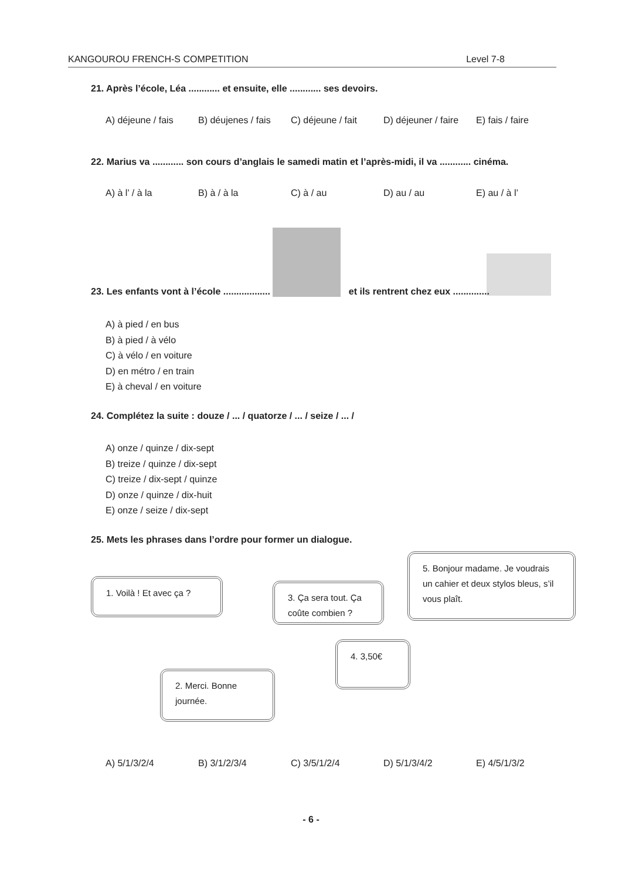KANGOUROU FRENCH-S COMPETITION Level 7-8
21. Après l’école, Léa ............ et ensuite, elle ............ ses devoirs.
A) déjeune / fais B) déujenes / fais C) déjeune / fait D) déjeuner / faire E) fais / faire
22. Marius va ............ son cours d’anglais le samedi matin et l’après-midi, il va ............ cinéma.
A) à l’ / à la B) à / à la C) à / au D) au / au E) au / à l’
23. Les enfants vont à l’école .................. et ils rentrent chez eux ..............
A) à pied / en bus
B) à pied / à vélo
C) à vélo / en voiture
D) en métro / en train
E) à cheval / en voiture
24. Complétez la suite : douze / ... / quatorze / ... / seize / ... /
A) onze / quinze / dix-sept
B) treize / quinze / dix-sept
C) treize / dix-sept / quinze
D) onze / quinze / dix-huit
E) onze / seize / dix-sept
25. Mets les phrases dans l’ordre pour former un dialogue.
1. Voilà ! Et avec ça ?
3. Ça sera tout. Ça coûte combien ?
5. Bonjour madame. Je voudrais un cahier et deux stylos bleus, s’il vous plaît.
4. 3,50€
2. Merci. Bonne journée.
A) 5/1/3/2/4 B) 3/1/2/3/4 C) 3/5/1/2/4 D) 5/1/3/4/2 E) 4/5/1/3/2
- 6 -